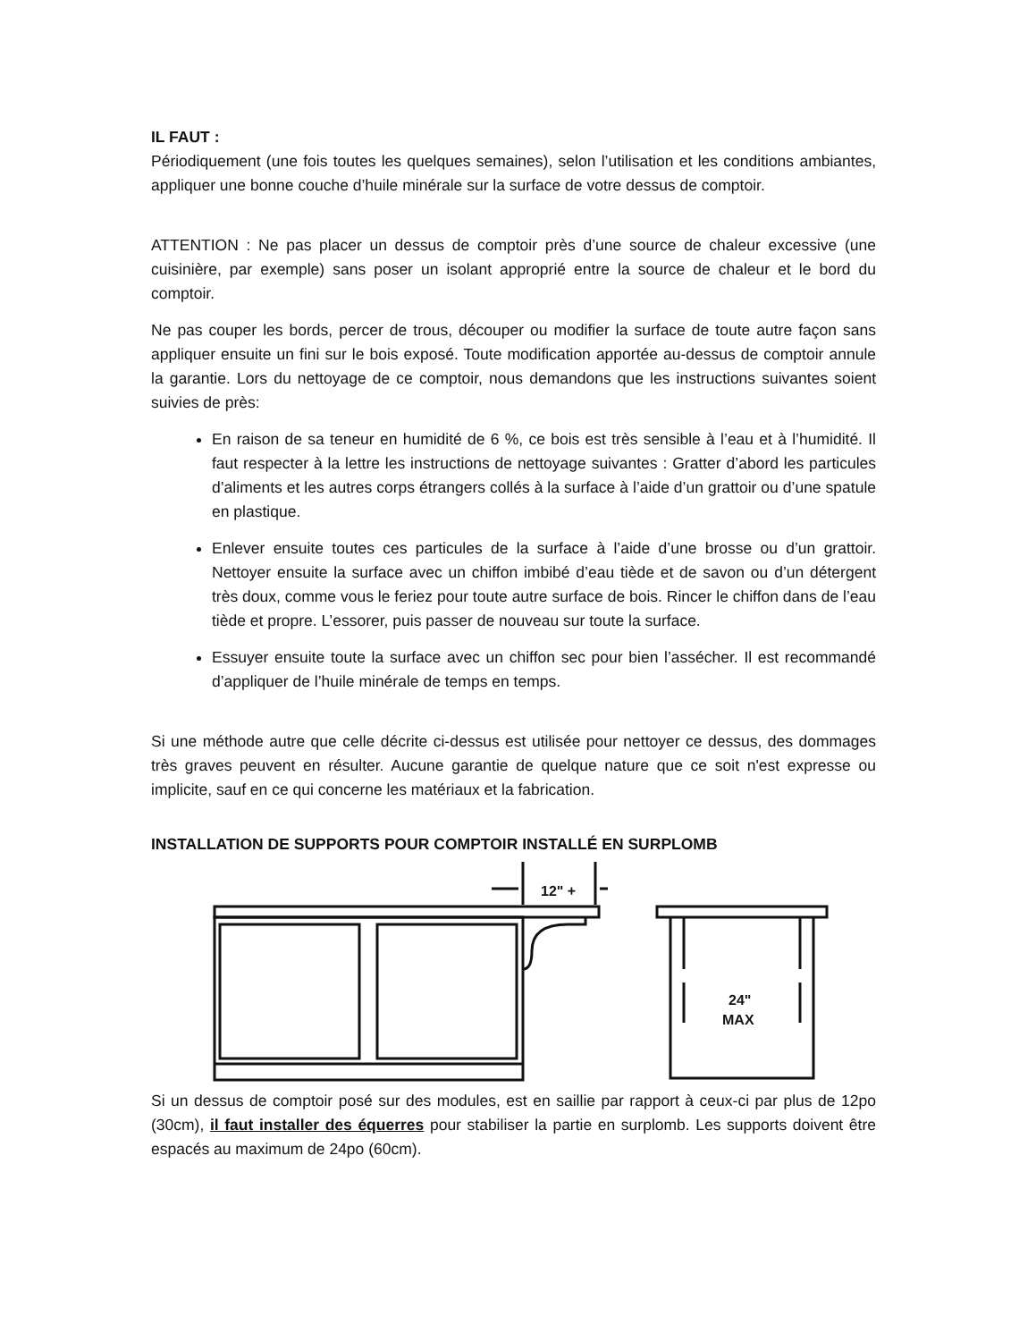IL FAUT :
Périodiquement (une fois toutes les quelques semaines), selon l’utilisation et les conditions ambiantes, appliquer une bonne couche d’huile minérale sur la surface de votre dessus de comptoir.
ATTENTION : Ne pas placer un dessus de comptoir près d’une source de chaleur excessive (une cuisinière, par exemple) sans poser un isolant approprié entre la source de chaleur et le bord du comptoir.
Ne pas couper les bords, percer de trous, découper ou modifier la surface de toute autre façon sans appliquer ensuite un fini sur le bois exposé. Toute modification apportée au-dessus de comptoir annule la garantie. Lors du nettoyage de ce comptoir, nous demandons que les instructions suivantes soient suivies de près:
En raison de sa teneur en humidité de 6 %, ce bois est très sensible à l’eau et à l’humidité. Il faut respecter à la lettre les instructions de nettoyage suivantes : Gratter d’abord les particules d’aliments et les autres corps étrangers collés à la surface à l’aide d’un grattoir ou d’une spatule en plastique.
Enlever ensuite toutes ces particules de la surface à l’aide d’une brosse ou d’un grattoir. Nettoyer ensuite la surface avec un chiffon imbibé d’eau tiède et de savon ou d’un détergent très doux, comme vous le feriez pour toute autre surface de bois. Rincer le chiffon dans de l’eau tiède et propre. L’essorer, puis passer de nouveau sur toute la surface.
Essuyer ensuite toute la surface avec un chiffon sec pour bien l’assécher. Il est recommandé d’appliquer de l’huile minérale de temps en temps.
Si une méthode autre que celle décrite ci-dessus est utilisée pour nettoyer ce dessus, des dommages très graves peuvent en résulter. Aucune garantie de quelque nature que ce soit n'est expresse ou implicite, sauf en ce qui concerne les matériaux et la fabrication.
INSTALLATION DE SUPPORTS POUR COMPTOIR INSTALLÉ EN SURPLOMB
12" +
24"
MAX
Si un dessus de comptoir posé sur des modules, est en saillie par rapport à ceux-ci par plus de 12po (30cm), il faut installer des équerres pour stabiliser la partie en surplomb. Les supports doivent être espacés au maximum de 24po (60cm).